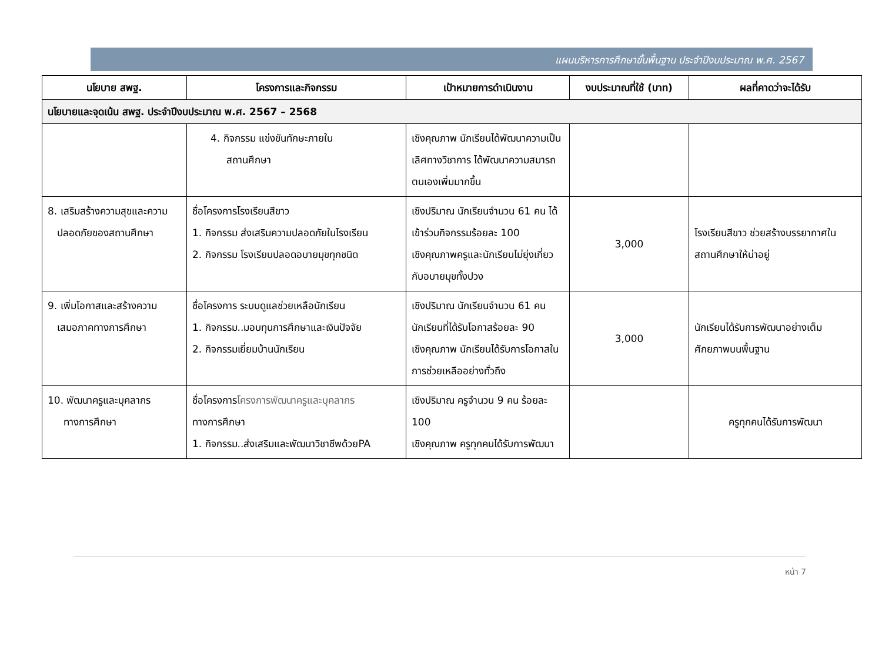แผนบริหารการศึกษาขั้นพื้นฐาน ประจำปีงบประมาณ พ.ศ. 2567
| นโยบาย สพฐ. | โครงการและกิจกรรม | เป้าหมายการดำเนินงาน | งบประมาณที่ใช้ (บาท) | ผลที่คาดว่าจะได้รับ |
| --- | --- | --- | --- | --- |
| นโยบายและจุดเน้น สพฐ. ประจำปีงบประมาณ พ.ศ. 2567 – 2568 | | | | |
| | 4. กิจกรรม แข่งขันทักษะภายใน สถานศึกษา | เชิงคุณภาพ นักเรียนได้พัฒนาความเป็นเลิศทางวิชาการ ได้พัฒนาความสมารถตนเองเพิ่มมากขึ้น | | |
| 8. เสริมสร้างความสุขและความ ปลอดภัยของสถานศึกษา | ชื่อโครงการโรงเรียนสีขาว 1. กิจกรรม ส่งเสริมความปลอดภัยในโรงเรียน 2. กิจกรรม โรงเรียนปลอดอบายมุขทุกชนิด | เชิงปริมาณ นักเรียนจำนวน 61 คน ได้เข้าร่วมกิจกรรมร้อยละ 100 เชิงคุณภาพครูและนักเรียนไม่ยุ่งเกี่ยวกับอบายมุขทั้งปวง | 3,000 | โรงเรียนสีขาว ช่วยสร้างบรรยากาศในสถานศึกษาให้น่าอยู่ |
| 9. เพิ่มโอกาสและสร้างความ เสมอภาคทางการศึกษา | ชื่อโครงการ ระบบดูแลช่วยเหลือนักเรียน 1. กิจกรรม..มอบทุนการศึกษาและเงินปัจจัย 2. กิจกรรมเยี่ยมบ้านนักเรียน | เชิงปริมาณ นักเรียนจำนวน 61 คน นักเรียนที่ได้รับโอกาสร้อยละ 90 เชิงคุณภาพ นักเรียนได้รับการโอกาสในการช่วยเหลืออย่างทั่วถึง | 3,000 | นักเรียนได้รับการพัฒนาอย่างเต็มศักยภาพบนพื้นฐาน |
| 10. พัฒนาครูและบุคลากร ทางการศึกษา | ชื่อโครงการ โครงการพัฒนาครูและบุคลากร ทางการศึกษา 1. กิจกรรม..ส่งเสริมและพัฒนาวิชาชีพด้วยPA | เชิงปริมาณ ครูจำนวน 9 คน ร้อยละ 100 เชิงคุณภาพ ครูทุกคนได้รับการพัฒนา | | ครูทุกคนได้รับการพัฒนา |
หน้า 7